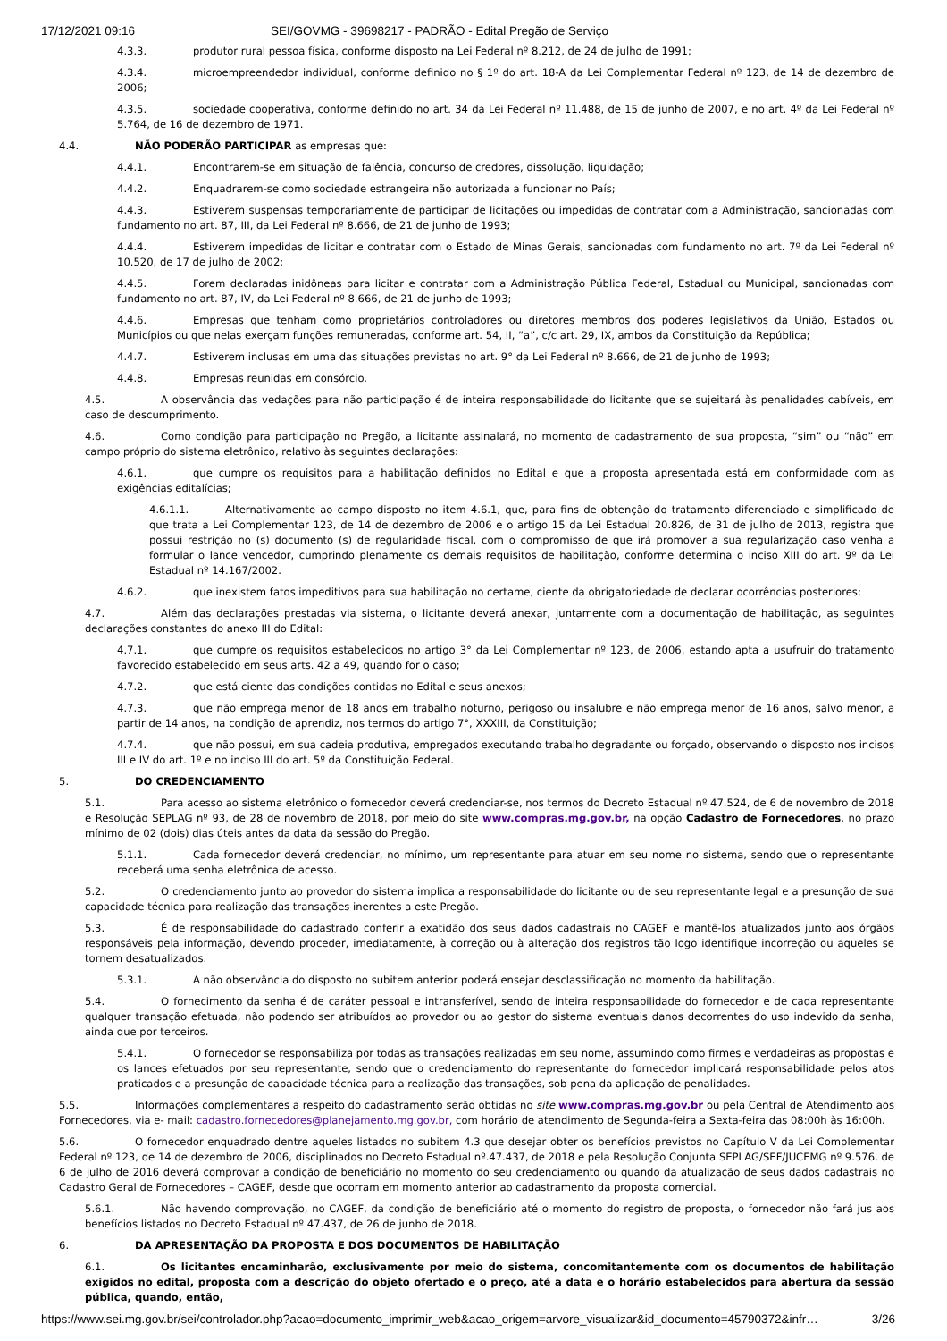17/12/2021 09:16 SEI/GOVMG - 39698217 - PADRÃO - Edital Pregão de Serviço
4.3.3. produtor rural pessoa física, conforme disposto na Lei Federal nº 8.212, de 24 de julho de 1991;
4.3.4. microempreendedor individual, conforme definido no § 1º do art. 18-A da Lei Complementar Federal nº 123, de 14 de dezembro de 2006;
4.3.5. sociedade cooperativa, conforme definido no art. 34 da Lei Federal nº 11.488, de 15 de junho de 2007, e no art. 4º da Lei Federal nº 5.764, de 16 de dezembro de 1971.
4.4. NÃO PODERÃO PARTICIPAR as empresas que:
4.4.1. Encontrarem-se em situação de falência, concurso de credores, dissolução, liquidação;
4.4.2. Enquadrarem-se como sociedade estrangeira não autorizada a funcionar no País;
4.4.3. Estiverem suspensas temporariamente de participar de licitações ou impedidas de contratar com a Administração, sancionadas com fundamento no art. 87, III, da Lei Federal nº 8.666, de 21 de junho de 1993;
4.4.4. Estiverem impedidas de licitar e contratar com o Estado de Minas Gerais, sancionadas com fundamento no art. 7º da Lei Federal nº 10.520, de 17 de julho de 2002;
4.4.5. Forem declaradas inidôneas para licitar e contratar com a Administração Pública Federal, Estadual ou Municipal, sancionadas com fundamento no art. 87, IV, da Lei Federal nº 8.666, de 21 de junho de 1993;
4.4.6. Empresas que tenham como proprietários controladores ou diretores membros dos poderes legislativos da União, Estados ou Municípios ou que nelas exerçam funções remuneradas, conforme art. 54, II, “a”, c/c art. 29, IX, ambos da Constituição da República;
4.4.7. Estiverem inclusas em uma das situações previstas no art. 9° da Lei Federal nº 8.666, de 21 de junho de 1993;
4.4.8. Empresas reunidas em consórcio.
4.5. A observância das vedações para não participação é de inteira responsabilidade do licitante que se sujeitará às penalidades cabíveis, em caso de descumprimento.
4.6. Como condição para participação no Pregão, a licitante assinalará, no momento de cadastramento de sua proposta, “sim” ou “não” em campo próprio do sistema eletrônico, relativo às seguintes declarações:
4.6.1. que cumpre os requisitos para a habilitação definidos no Edital e que a proposta apresentada está em conformidade com as exigências editalícias;
4.6.1.1. Alternativamente ao campo disposto no item 4.6.1, que, para fins de obtenção do tratamento diferenciado e simplificado de que trata a Lei Complementar 123, de 14 de dezembro de 2006 e o artigo 15 da Lei Estadual 20.826, de 31 de julho de 2013, registra que possui restrição no (s) documento (s) de regularidade fiscal, com o compromisso de que irá promover a sua regularização caso venha a formular o lance vencedor, cumprindo plenamente os demais requisitos de habilitação, conforme determina o inciso XIII do art. 9º da Lei Estadual nº 14.167/2002.
4.6.2. que inexistem fatos impeditivos para sua habilitação no certame, ciente da obrigatoriedade de declarar ocorrências posteriores;
4.7. Além das declarações prestadas via sistema, o licitante deverá anexar, juntamente com a documentação de habilitação, as seguintes declarações constantes do anexo III do Edital:
4.7.1. que cumpre os requisitos estabelecidos no artigo 3° da Lei Complementar nº 123, de 2006, estando apta a usufruir do tratamento favorecido estabelecido em seus arts. 42 a 49, quando for o caso;
4.7.2. que está ciente das condições contidas no Edital e seus anexos;
4.7.3. que não emprega menor de 18 anos em trabalho noturno, perigoso ou insalubre e não emprega menor de 16 anos, salvo menor, a partir de 14 anos, na condição de aprendiz, nos termos do artigo 7°, XXXIII, da Constituição;
4.7.4. que não possui, em sua cadeia produtiva, empregados executando trabalho degradante ou forçado, observando o disposto nos incisos III e IV do art. 1º e no inciso III do art. 5º da Constituição Federal.
5. DO CREDENCIAMENTO
5.1. Para acesso ao sistema eletrônico o fornecedor deverá credenciar-se, nos termos do Decreto Estadual nº 47.524, de 6 de novembro de 2018 e Resolução SEPLAG nº 93, de 28 de novembro de 2018, por meio do site www.compras.mg.gov.br, na opção Cadastro de Fornecedores, no prazo mínimo de 02 (dois) dias úteis antes da data da sessão do Pregão.
5.1.1. Cada fornecedor deverá credenciar, no mínimo, um representante para atuar em seu nome no sistema, sendo que o representante receberá uma senha eletrônica de acesso.
5.2. O credenciamento junto ao provedor do sistema implica a responsabilidade do licitante ou de seu representante legal e a presunção de sua capacidade técnica para realização das transações inerentes a este Pregão.
5.3. É de responsabilidade do cadastrado conferir a exatidão dos seus dados cadastrais no CAGEF e mantê-los atualizados junto aos órgãos responsáveis pela informação, devendo proceder, imediatamente, à correção ou à alteração dos registros tão logo identifique incorreção ou aqueles se tornem desatualizados.
5.3.1. A não observância do disposto no subitem anterior poderá ensejar desclassificação no momento da habilitação.
5.4. O fornecimento da senha é de caráter pessoal e intransferível, sendo de inteira responsabilidade do fornecedor e de cada representante qualquer transação efetuada, não podendo ser atribuídos ao provedor ou ao gestor do sistema eventuais danos decorrentes do uso indevido da senha, ainda que por terceiros.
5.4.1. O fornecedor se responsabiliza por todas as transações realizadas em seu nome, assumindo como firmes e verdadeiras as propostas e os lances efetuados por seu representante, sendo que o credenciamento do representante do fornecedor implicará responsabilidade pelos atos praticados e a presunção de capacidade técnica para a realização das transações, sob pena da aplicação de penalidades.
5.5. Informações complementares a respeito do cadastramento serão obtidas no site www.compras.mg.gov.br ou pela Central de Atendimento aos Fornecedores, via e- mail: cadastro.fornecedores@planejamento.mg.gov.br, com horário de atendimento de Segunda-feira a Sexta-feira das 08:00h às 16:00h.
5.6. O fornecedor enquadrado dentre aqueles listados no subitem 4.3 que desejar obter os benefícios previstos no Capítulo V da Lei Complementar Federal nº 123, de 14 de dezembro de 2006, disciplinados no Decreto Estadual nº.47.437, de 2018 e pela Resolução Conjunta SEPLAG/SEF/JUCEMG nº 9.576, de 6 de julho de 2016 deverá comprovar a condição de beneficiário no momento do seu credenciamento ou quando da atualização de seus dados cadastrais no Cadastro Geral de Fornecedores – CAGEF, desde que ocorram em momento anterior ao cadastramento da proposta comercial.
5.6.1. Não havendo comprovação, no CAGEF, da condição de beneficiário até o momento do registro de proposta, o fornecedor não fará jus aos benefícios listados no Decreto Estadual nº 47.437, de 26 de junho de 2018.
6. DA APRESENTAÇÃO DA PROPOSTA E DOS DOCUMENTOS DE HABILITAÇÃO
6.1. Os licitantes encaminharão, exclusivamente por meio do sistema, concomitantemente com os documentos de habilitação exigidos no edital, proposta com a descrição do objeto ofertado e o preço, até a data e o horário estabelecidos para abertura da sessão pública, quando, então,
https://www.sei.mg.gov.br/sei/controlador.php?acao=documento_imprimir_web&acao_origem=arvore_visualizar&id_documento=45790372&infr… 3/26